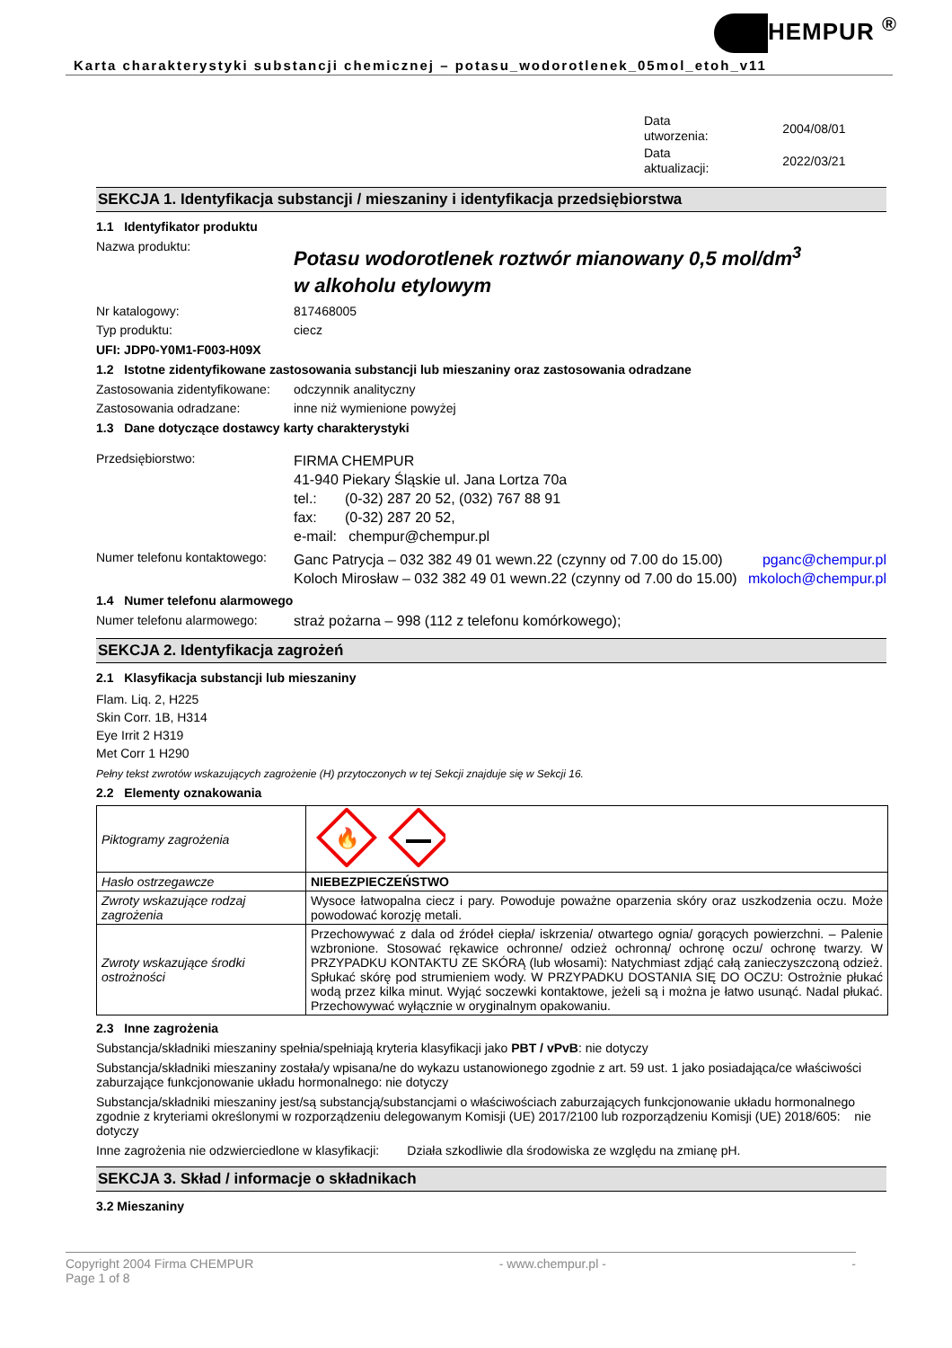HEMPUR <sup>®</sup>
Karta charakterystyki substancji chemicznej – potasu_wodorotlenek_05mol_etoh_v11
| Data utworzenia: | 2004/08/01 |
| Data aktualizacji: | 2022/03/21 |
SEKCJA 1. Identyfikacja substancji / mieszaniny i identyfikacja przedsiębiorstwa
1.1 Identyfikator produktu
Nazwa produktu:
Potasu wodorotlenek roztwór mianowany 0,5 mol/dm<sup>3</sup>
w alkoholu etylowym
Nr katalogowy: 817468005
Typ produktu: ciecz
UFI: JDP0-Y0M1-F003-H09X
1.2 Istotne zidentyfikowane zastosowania substancji lub mieszaniny oraz zastosowania odradzane
Zastosowania zidentyfikowane:
odczynnik analityczny
Zastosowania odradzane: inne niż wymienione powyżej
1.3 Dane dotyczące dostawcy karty charakterystyki
Przedsiębiorstwo:
FIRMA CHEMPUR
41-940 Piekary Śląskie ul. Jana Lortza 70a
tel.: (0-32) 287 20 52, (032) 767 88 91
fax: (0-32) 287 20 52,
e-mail: chempur@chempur.pl
Numer telefonu kontaktowego:
Ganc Patrycja – 032 382 49 01 wewn.22 (czynny od 7.00 do 15.00)
Koloch Mirosław – 032 382 49 01 wewn.22 (czynny od 7.00 do 15.00)
pganc@chempur.pl
mkoloch@chempur.pl
1.4 Numer telefonu alarmowego
Numer telefonu alarmowego: straż pożarna – 998 (112 z telefonu komórkowego);
SEKCJA 2. Identyfikacja zagrożeń
2.1 Klasyfikacja substancji lub mieszaniny
Flam. Liq. 2, H225
Skin Corr. 1B, H314
Eye Irrit 2 H319
Met Corr 1 H290
Pełny tekst zwrotów wskazujących zagrożenie (H) przytoczonych w tej Sekcji znajduje się w Sekcji 16.
2.2 Elementy oznakowania
| Piktogramy zagrożenia | 🔥 |
| Hasło ostrzegawcze | NIEBEZPIECZEŃSTWO |
| Zwroty wskazujące rodzaj zagrożenia | Wysoce łatwopalna ciecz i pary. Powoduje poważne oparzenia skóry oraz uszkodzenia oczu. Może powodować korozję metali. |
| Zwroty wskazujące środki ostrożności | Przechowywać z dala od źródeł ciepła/ iskrzenia/ otwartego ognia/ gorących powierzchni. – Palenie wzbronione. Stosować rękawice ochronne/ odzież ochronną/ ochronę oczu/ ochronę twarzy. W PRZYPADKU KONTAKTU ZE SKÓRĄ (lub włosami): Natychmiast zdjąć całą zanieczyszczoną odzież. Spłukać skórę pod strumieniem wody. W PRZYPADKU DOSTANIA SIĘ DO OCZU: Ostrożnie płukać wodą przez kilka minut. Wyjąć soczewki kontaktowe, jeżeli są i można je łatwo usunąć. Nadal płukać. Przechowywać wyłącznie w oryginalnym opakowaniu. |
2.3 Inne zagrożenia
Substancja/składniki mieszaniny spełnia/spełniają kryteria klasyfikacji jako PBT / vPvB: nie dotyczy
Substancja/składniki mieszaniny została/y wpisana/ne do wykazu ustanowionego zgodnie z art. 59 ust. 1 jako posiadająca/ce właściwości zaburzające funkcjonowanie układu hormonalnego: nie dotyczy
Substancja/składniki mieszaniny jest/są substancją/substancjami o właściwościach zaburzających funkcjonowanie układu hormonalnego zgodnie z kryteriami określonymi w rozporządzeniu delegowanym Komisji (UE) 2017/2100 lub rozporządzeniu Komisji (UE) 2018/605: nie dotyczy
Inne zagrożenia nie odzwierciedlone w klasyfikacji: Działa szkodliwie dla środowiska ze względu na zmianę pH.
SEKCJA 3. Skład / informacje o składnikach
3.2 Mieszaniny
Copyright 2004 Firma CHEMPUR
Page 1 of 8
- www.chempur.pl - -